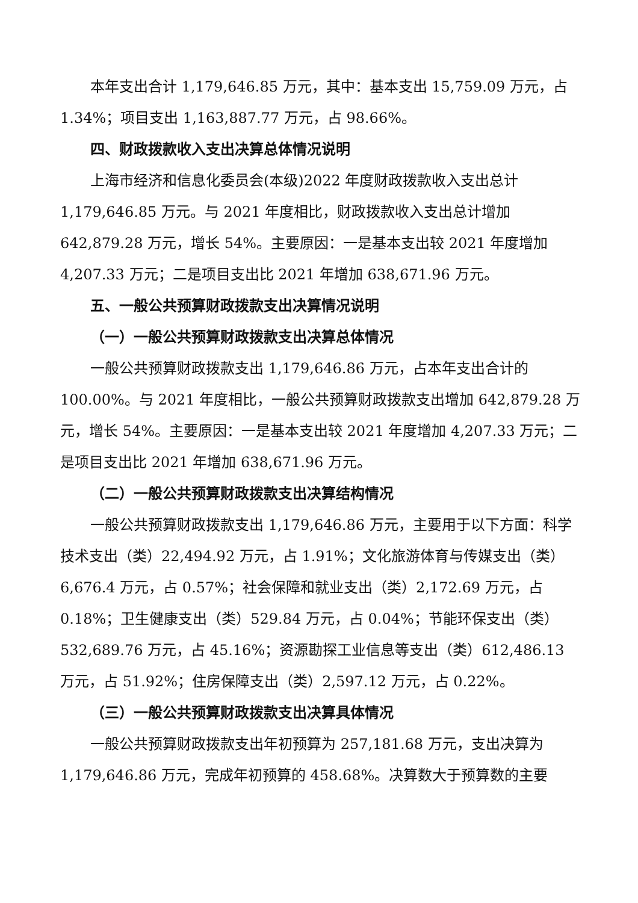本年支出合计 1,179,646.85 万元，其中：基本支出 15,759.09 万元，占 1.34%；项目支出 1,163,887.77 万元，占 98.66%。
四、财政拨款收入支出决算总体情况说明
上海市经济和信息化委员会(本级)2022 年度财政拨款收入支出总计 1,179,646.85 万元。与 2021 年度相比，财政拨款收入支出总计增加 642,879.28 万元，增长 54%。主要原因：一是基本支出较 2021 年度增加 4,207.33 万元；二是项目支出比 2021 年增加 638,671.96 万元。
五、一般公共预算财政拨款支出决算情况说明
（一）一般公共预算财政拨款支出决算总体情况
一般公共预算财政拨款支出 1,179,646.86 万元，占本年支出合计的 100.00%。与 2021 年度相比，一般公共预算财政拨款支出增加 642,879.28 万元，增长 54%。主要原因：一是基本支出较 2021 年度增加 4,207.33 万元；二是项目支出比 2021 年增加 638,671.96 万元。
（二）一般公共预算财政拨款支出决算结构情况
一般公共预算财政拨款支出 1,179,646.86 万元，主要用于以下方面：科学技术支出（类）22,494.92 万元，占 1.91%；文化旅游体育与传媒支出（类）6,676.4 万元，占 0.57%；社会保障和就业支出（类）2,172.69 万元，占 0.18%；卫生健康支出（类）529.84 万元，占 0.04%；节能环保支出（类）532,689.76 万元，占 45.16%；资源勘探工业信息等支出（类）612,486.13 万元，占 51.92%；住房保障支出（类）2,597.12 万元，占 0.22%。
（三）一般公共预算财政拨款支出决算具体情况
一般公共预算财政拨款支出年初预算为 257,181.68 万元，支出决算为 1,179,646.86 万元，完成年初预算的 458.68%。决算数大于预算数的主要